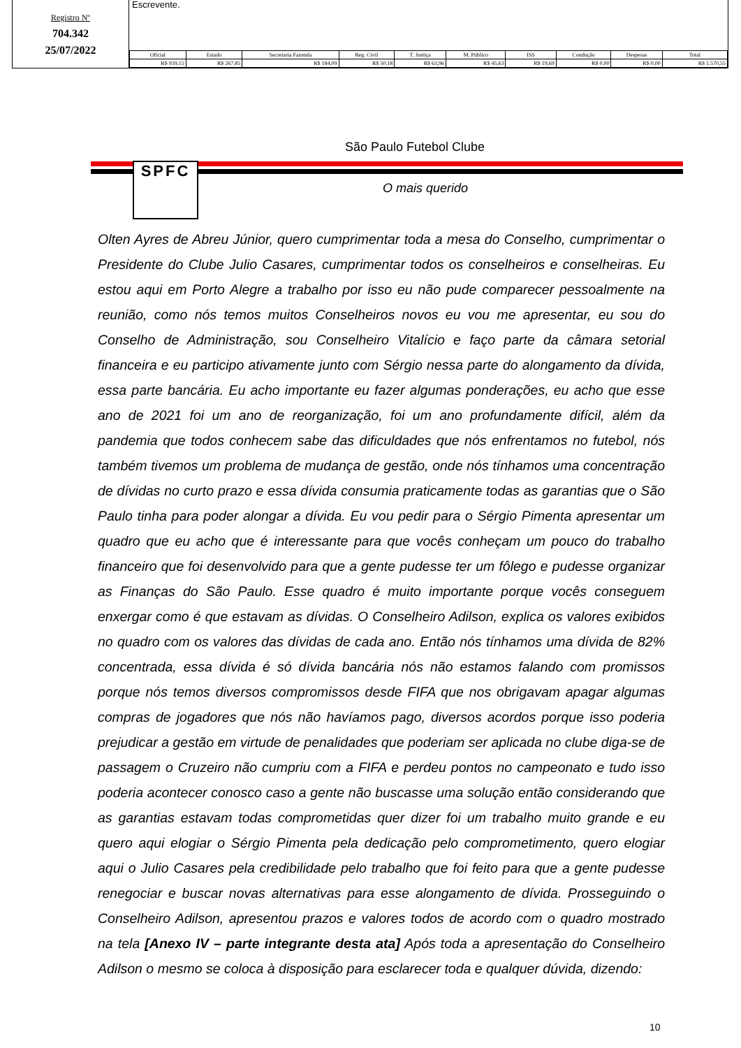Registro Nº
704.342
25/07/2022
Escrevente.
| Oficial | Estado | Secretaria Fazenda | Reg. Civil | T. Justiça | M. Público | ISS | Condução | Despesas | Total |
| --- | --- | --- | --- | --- | --- | --- | --- | --- | --- |
| R$ 939,15 | R$ 267,85 | R$ 184,09 | R$ 50,18 | R$ 63,96 | R$ 45,63 | R$ 19,69 | R$ 0,00 | R$ 0,00 | R$ 1.570,55 |
São Paulo Futebol Clube
O mais querido
SPFC
Olten Ayres de Abreu Júnior, quero cumprimentar toda a mesa do Conselho, cumprimentar o Presidente do Clube Julio Casares, cumprimentar todos os conselheiros e conselheiras. Eu estou aqui em Porto Alegre a trabalho por isso eu não pude comparecer pessoalmente na reunião, como nós temos muitos Conselheiros novos eu vou me apresentar, eu sou do Conselho de Administração, sou Conselheiro Vitalício e faço parte da câmara setorial financeira e eu participo ativamente junto com Sérgio nessa parte do alongamento da dívida, essa parte bancária. Eu acho importante eu fazer algumas ponderações, eu acho que esse ano de 2021 foi um ano de reorganização, foi um ano profundamente difícil, além da pandemia que todos conhecem sabe das dificuldades que nós enfrentamos no futebol, nós também tivemos um problema de mudança de gestão, onde nós tínhamos uma concentração de dívidas no curto prazo e essa dívida consumia praticamente todas as garantias que o São Paulo tinha para poder alongar a dívida. Eu vou pedir para o Sérgio Pimenta apresentar um quadro que eu acho que é interessante para que vocês conheçam um pouco do trabalho financeiro que foi desenvolvido para que a gente pudesse ter um fôlego e pudesse organizar as Finanças do São Paulo. Esse quadro é muito importante porque vocês conseguem enxergar como é que estavam as dívidas. O Conselheiro Adilson, explica os valores exibidos no quadro com os valores das dívidas de cada ano. Então nós tínhamos uma dívida de 82% concentrada, essa dívida é só dívida bancária nós não estamos falando com promissos porque nós temos diversos compromissos desde FIFA que nos obrigavam apagar algumas compras de jogadores que nós não havíamos pago, diversos acordos porque isso poderia prejudicar a gestão em virtude de penalidades que poderiam ser aplicada no clube diga-se de passagem o Cruzeiro não cumpriu com a FIFA e perdeu pontos no campeonato e tudo isso poderia acontecer conosco caso a gente não buscasse uma solução então considerando que as garantias estavam todas comprometidas quer dizer foi um trabalho muito grande e eu quero aqui elogiar o Sérgio Pimenta pela dedicação pelo comprometimento, quero elogiar aqui o Julio Casares pela credibilidade pelo trabalho que foi feito para que a gente pudesse renegociar e buscar novas alternativas para esse alongamento de dívida. Prosseguindo o Conselheiro Adilson, apresentou prazos e valores todos de acordo com o quadro mostrado na tela [Anexo IV – parte integrante desta ata] Após toda a apresentação do Conselheiro Adilson o mesmo se coloca à disposição para esclarecer toda e qualquer dúvida, dizendo:
10